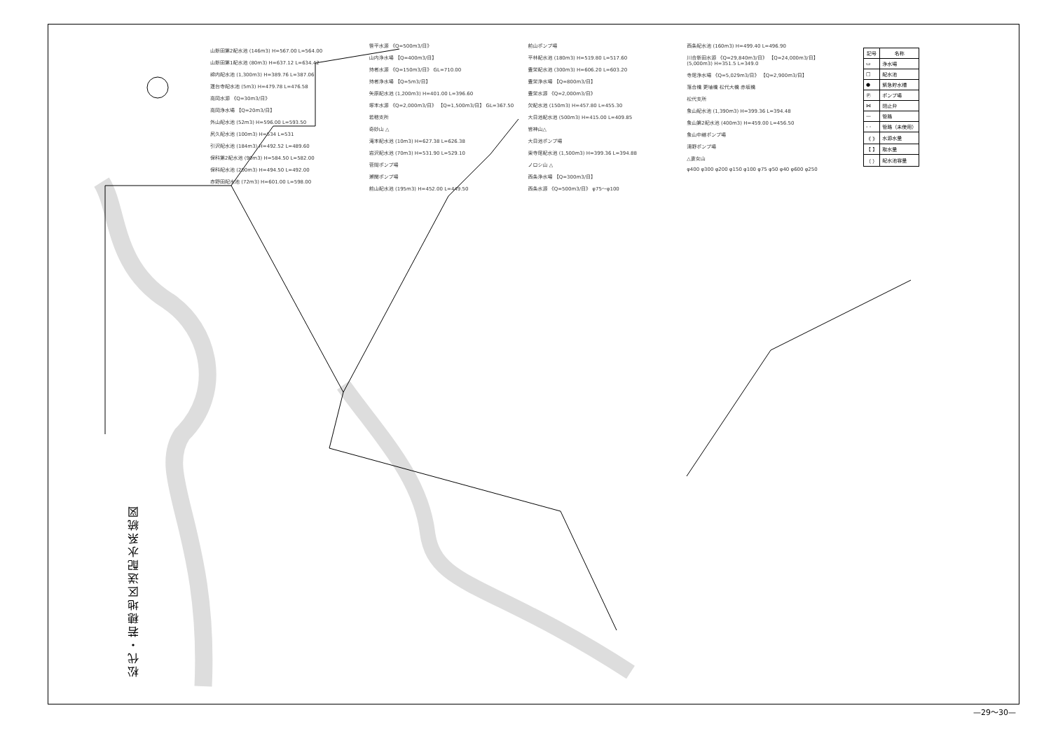松代・若穂地区送配水系統図
| 記号 | 名称 |
| --- | --- |
| ▭ | 浄水場 |
| □ | 配水池 |
| ● | 緊急貯水槽 |
| Ⓟ | ポンプ場 |
| ⋈ | 閉止弁 |
| — | 管路 |
| - - | 管路（未使用） |
| 《 》 | 水源水量 |
| 【 】 | 取水量 |
| （ ） | 配水池容量 |
山新田第2配水池 (146m3) H=567.00 L=564.00
山新田第1配水池 (80m3) H=637.12 L=634.42
綿内配水池 (1,300m3) H=389.76 L=387.06
蓮台寺配水池 (5m3) H=479.78 L=476.58
高岡水源 《Q=30m3/日》
高岡浄水場 【Q=20m3/日】
外山配水池 (52m3) H=596.00 L=593.50
尻久配水池 (100m3) H=534 L=531
引沢配水池 (184m3) H=492.52 L=489.60
保科第2配水池 (90m3) H=584.50 L=582.00
保科配水池 (200m3) H=494.50 L=492.00
赤野田配水池 (72m3) H=601.00 L=598.00
笹平水源 《Q=500m3/日》
山内浄水場 【Q=400m3/日】
持者水源 《Q=150m3/日》 GL=710.00
持者浄水場 【Q=5m3/日】
矢原配水池 (1,200m3) H=401.00 L=396.60
塚本水源 《Q=2,000m3/日》 【Q=1,500m3/日】 GL=367.50
若穂支所
奇妙山 △
滝本配水池 (10m3) H=627.38 L=626.38
岩沢配水池 (70m3) H=531.90 L=529.10
菅間ポンプ場
瀬関ポンプ場
前山配水池 (195m3) H=452.00 L=449.50
前山ポンプ場
平林配水池 (180m3) H=519.80 L=517.60
豊栄配水池 (300m3) H=606.20 L=603.20
豊栄浄水場 【Q=800m3/日】
豊栄水源 《Q=2,000m3/日》
欠配水池 (150m3) H=457.80 L=455.30
大日池配水池 (500m3) H=415.00 L=409.85
皆神山△
大日池ポンプ場
東寺尾配水池 (1,500m3) H=399.36 L=394.88
ノロシ山 △
西条浄水場 【Q=300m3/日】
西条水源 《Q=500m3/日》 φ75～φ100
西条配水池 (160m3) H=499.40 L=496.90
川合新田水源 《Q=29,840m3/日》 【Q=24,000m3/日】 (5,000m3) H=351.5 L=349.0
寺尾浄水場 《Q=5,029m3/日》 【Q=2,900m3/日】
落合橋 更埴橋 松代大橋 赤坂橋
松代支所
象山配水池 (1,390m3) H=399.36 L=394.48
象山第2配水池 (400m3) H=459.00 L=456.50
象山中継ポンプ場
清野ポンプ場
△妻女山
φ400 φ300 φ200 φ150 φ100 φ75 φ50 φ40 φ600 φ250
—29～30—